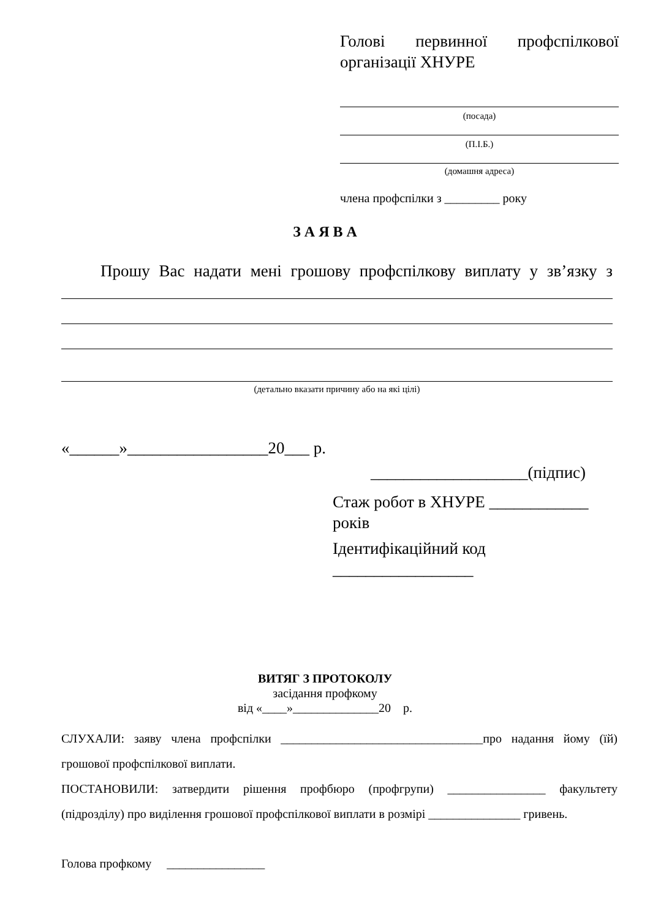Голові первинної профспілкової
організації ХНУРЕ
(посада)
(П.І.Б.)
(домашня адреса)
члена профспілки з _________ року
З А Я В А
Прошу Вас надати мені грошову профспілкову виплату у зв’язку з
(детально вказати причину або на які цілі)
«______»_________________20___ р.
___________________(підпис)
Стаж робот в ХНУРЕ ____________ років
Ідентифікаційний код _________________
ВИТЯГ З ПРОТОКОЛУ
засідання профкому
від «____»______________20 р.
СЛУХАЛИ: заяву члена профспілки _________________________________про надання йому (їй) грошової профспілкової виплати.
ПОСТАНОВИЛИ: затвердити рішення профбюро (профгрупи) ________________ факультету (підрозділу) про виділення грошової профспілкової виплати в розмірі _______________ гривень.
Голова профкому ________________